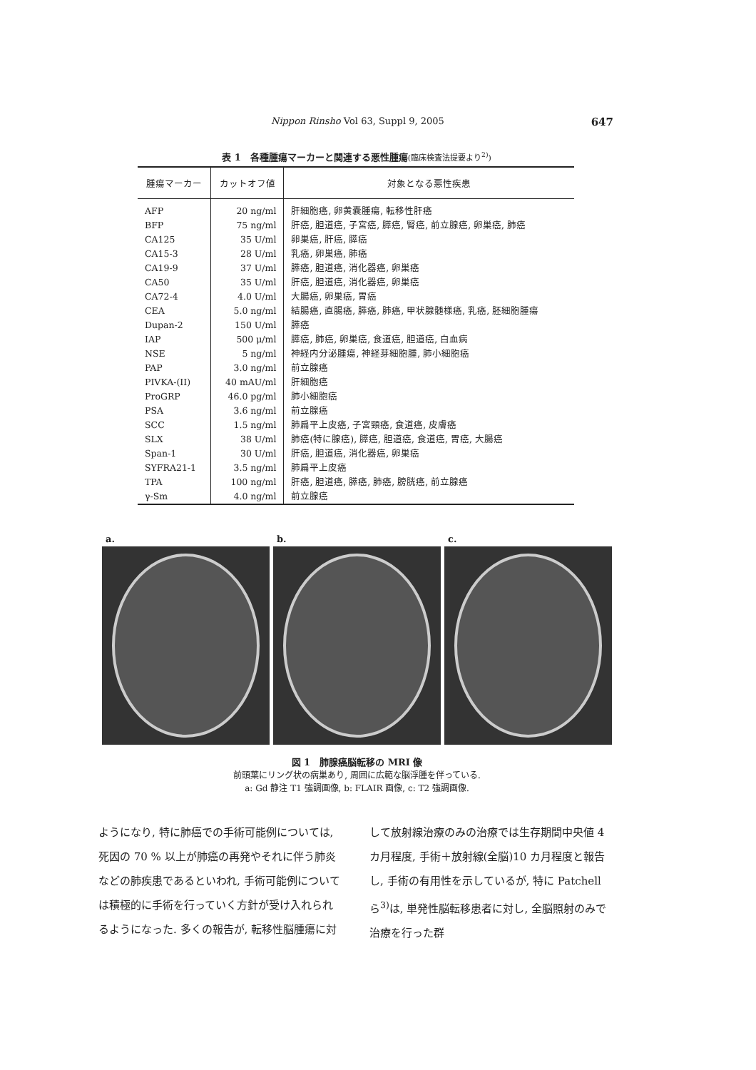Nippon Rinsho Vol 63, Suppl 9, 2005 647
表 1　各種腫瘍マーカーと関連する悪性腫瘍(臨床検査法提要より<sup>2)</sup>)
| 腫瘍マーカー | カットオフ値 | 対象となる悪性疾患 |
| --- | --- | --- |
| AFP | 20 ng/ml | 肝細胞癌, 卵黄嚢腫瘍, 転移性肝癌 |
| BFP | 75 ng/ml | 肝癌, 胆道癌, 子宮癌, 膵癌, 腎癌, 前立腺癌, 卵巣癌, 肺癌 |
| CA125 | 35 U/ml | 卵巣癌, 肝癌, 膵癌 |
| CA15-3 | 28 U/ml | 乳癌, 卵巣癌, 肺癌 |
| CA19-9 | 37 U/ml | 膵癌, 胆道癌, 消化器癌, 卵巣癌 |
| CA50 | 35 U/ml | 肝癌, 胆道癌, 消化器癌, 卵巣癌 |
| CA72-4 | 4.0 U/ml | 大腸癌, 卵巣癌, 胃癌 |
| CEA | 5.0 ng/ml | 結腸癌, 直腸癌, 膵癌, 肺癌, 甲状腺髄様癌, 乳癌, 胚細胞腫瘍 |
| Dupan-2 | 150 U/ml | 膵癌 |
| IAP | 500 μ/ml | 膵癌, 肺癌, 卵巣癌, 食道癌, 胆道癌, 白血病 |
| NSE | 5 ng/ml | 神経内分泌腫瘍, 神経芽細胞腫, 肺小細胞癌 |
| PAP | 3.0 ng/ml | 前立腺癌 |
| PIVKA-(II) | 40 mAU/ml | 肝細胞癌 |
| ProGRP | 46.0 pg/ml | 肺小細胞癌 |
| PSA | 3.6 ng/ml | 前立腺癌 |
| SCC | 1.5 ng/ml | 肺扁平上皮癌, 子宮頸癌, 食道癌, 皮膚癌 |
| SLX | 38 U/ml | 肺癌(特に腺癌), 膵癌, 胆道癌, 食道癌, 胃癌, 大腸癌 |
| Span-1 | 30 U/ml | 肝癌, 胆道癌, 消化器癌, 卵巣癌 |
| SYFRA21-1 | 3.5 ng/ml | 肺扁平上皮癌 |
| TPA | 100 ng/ml | 肝癌, 胆道癌, 膵癌, 肺癌, 膀胱癌, 前立腺癌 |
| γ-Sm | 4.0 ng/ml | 前立腺癌 |
a. b. c.
図 1　肺腺癌脳転移の MRI 像
前頭葉にリング状の病巣あり, 周囲に広範な脳浮腫を伴っている.
a: Gd 静注 T1 強調画像, b: FLAIR 画像, c: T2 強調画像.
ようになり, 特に肺癌での手術可能例については, 死因の 70 % 以上が肺癌の再発やそれに伴う肺炎などの肺疾患であるといわれ, 手術可能例については積極的に手術を行っていく方針が受け入れられるようになった. 多くの報告が, 転移性脳腫瘍に対して放射線治療のみの治療では生存期間中央値 4 カ月程度, 手術＋放射線(全脳)10 カ月程度と報告し, 手術の有用性を示しているが, 特に Patchell ら<sup>3)</sup>は, 単発性脳転移患者に対し, 全脳照射のみで治療を行った群